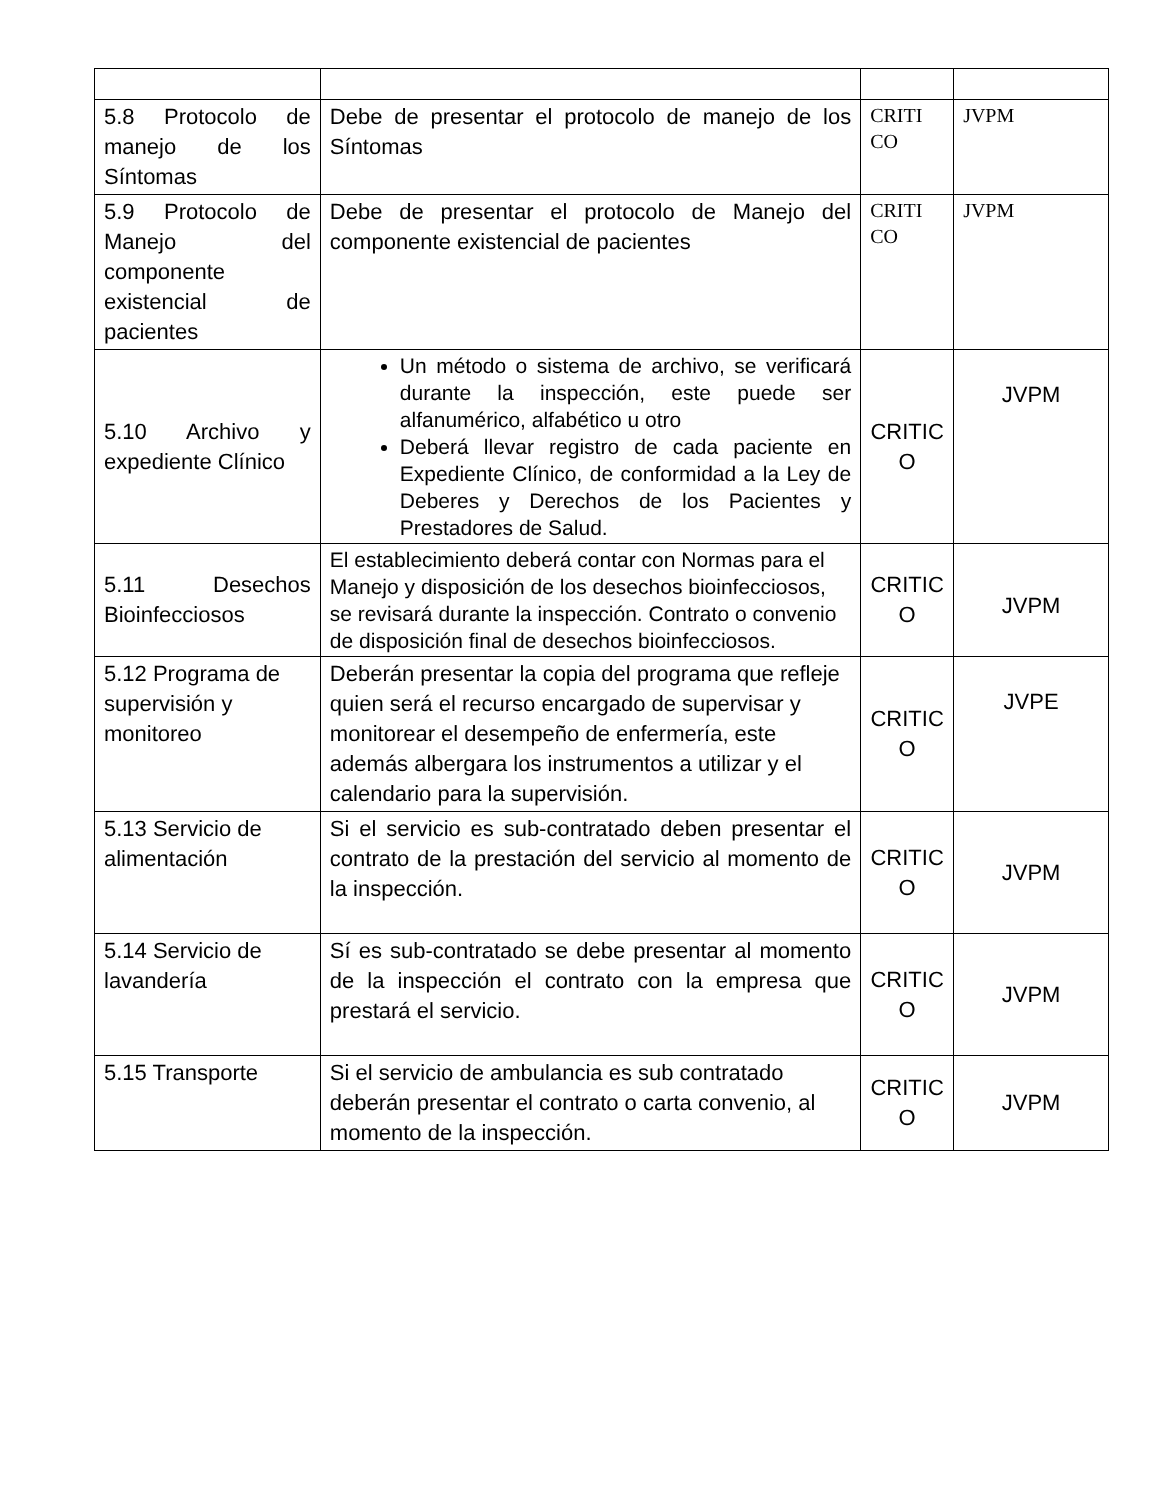| 5.8 Protocolo de manejo de los Síntomas | Debe de presentar el protocolo de manejo de los Síntomas | CRITI CO | JVPM |
| 5.9 Protocolo de Manejo del componente existencial de pacientes | Debe de presentar el protocolo de Manejo del componente existencial de pacientes | CRITI CO | JVPM |
| 5.10 Archivo y expediente Clínico | Un método o sistema de archivo, se verificará durante la inspección, este puede ser alfanumérico, alfabético u otro Deberá llevar registro de cada paciente en Expediente Clínico, de conformidad a la Ley de Deberes y Derechos de los Pacientes y Prestadores de Salud. | CRITIC O | JVPM |
| 5.11 Desechos Bioinfecciosos | El establecimiento deberá contar con Normas para el Manejo y disposición de los desechos bioinfecciosos, se revisará durante la inspección. Contrato o convenio de disposición final de desechos bioinfecciosos. | CRITIC O | JVPM |
| 5.12 Programa de supervisión y monitoreo | Deberán presentar la copia del programa que refleje quien será el recurso encargado de supervisar y monitorear el desempeño de enfermería, este además albergara los instrumentos a utilizar y el calendario para la supervisión. | CRITIC O | JVPE |
| 5.13 Servicio de alimentación | Si el servicio es sub-contratado deben presentar el contrato de la prestación del servicio al momento de la inspección. | CRITIC O | JVPM |
| 5.14 Servicio de lavandería | Sí es sub-contratado se debe presentar al momento de la inspección el contrato con la empresa que prestará el servicio. | CRITIC O | JVPM |
| 5.15 Transporte | Si el servicio de ambulancia es sub contratado deberán presentar el contrato o carta convenio, al momento de la inspección. | CRITIC O | JVPM |